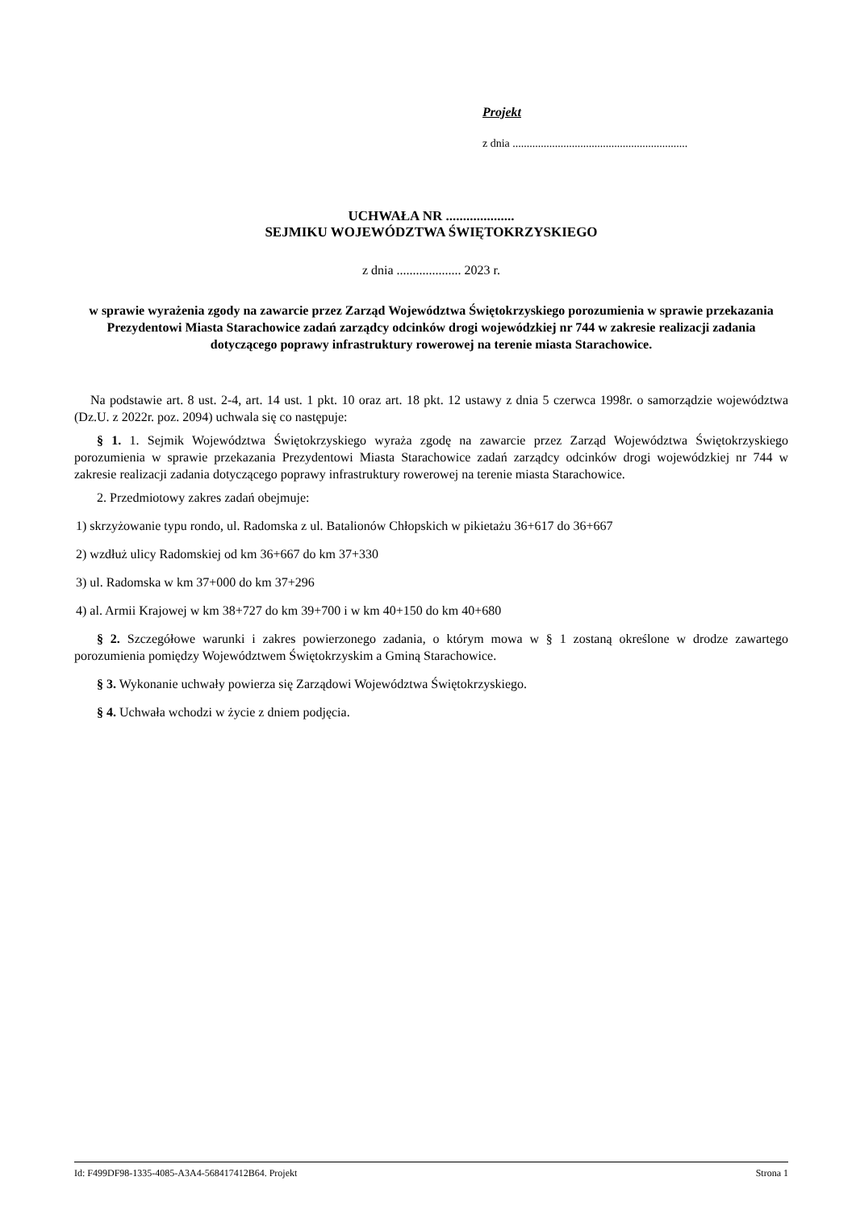Projekt
z dnia ..............................................................
UCHWAŁA NR ....................
SEJMIKU WOJEWÓDZTWA ŚWIĘTOKRZYSKIEGO
z dnia .................... 2023 r.
w sprawie wyrażenia zgody na zawarcie przez Zarząd Województwa Świętokrzyskiego porozumienia w sprawie przekazania Prezydentowi Miasta Starachowice zadań zarządcy odcinków drogi wojewódzkiej nr 744 w zakresie realizacji zadania dotyczącego poprawy infrastruktury rowerowej na terenie miasta Starachowice.
Na podstawie art. 8 ust. 2-4, art. 14 ust. 1 pkt. 10 oraz art. 18 pkt. 12 ustawy z dnia 5 czerwca 1998r. o samorządzie województwa (Dz.U. z 2022r. poz. 2094) uchwala się co następuje:
§ 1. 1. Sejmik Województwa Świętokrzyskiego wyraża zgodę na zawarcie przez Zarząd Województwa Świętokrzyskiego porozumienia w sprawie przekazania Prezydentowi Miasta Starachowice zadań zarządcy odcinków drogi wojewódzkiej nr 744 w zakresie realizacji zadania dotyczącego poprawy infrastruktury rowerowej na terenie miasta Starachowice.
2. Przedmiotowy zakres zadań obejmuje:
1) skrzyżowanie typu rondo, ul. Radomska z ul. Batalionów Chłopskich w pikietażu 36+617 do 36+667
2) wzdłuż ulicy Radomskiej od km 36+667 do km 37+330
3) ul. Radomska w km 37+000 do km 37+296
4) al. Armii Krajowej w km 38+727 do km 39+700 i w km 40+150 do km 40+680
§ 2. Szczegółowe warunki i zakres powierzonego zadania, o którym mowa w § 1 zostaną określone w drodze zawartego porozumienia pomiędzy Województwem Świętokrzyskim a Gminą Starachowice.
§ 3. Wykonanie uchwały powierza się Zarządowi Województwa Świętokrzyskiego.
§ 4. Uchwała wchodzi w życie z dniem podjęcia.
Id: F499DF98-1335-4085-A3A4-568417412B64. Projekt Strona 1